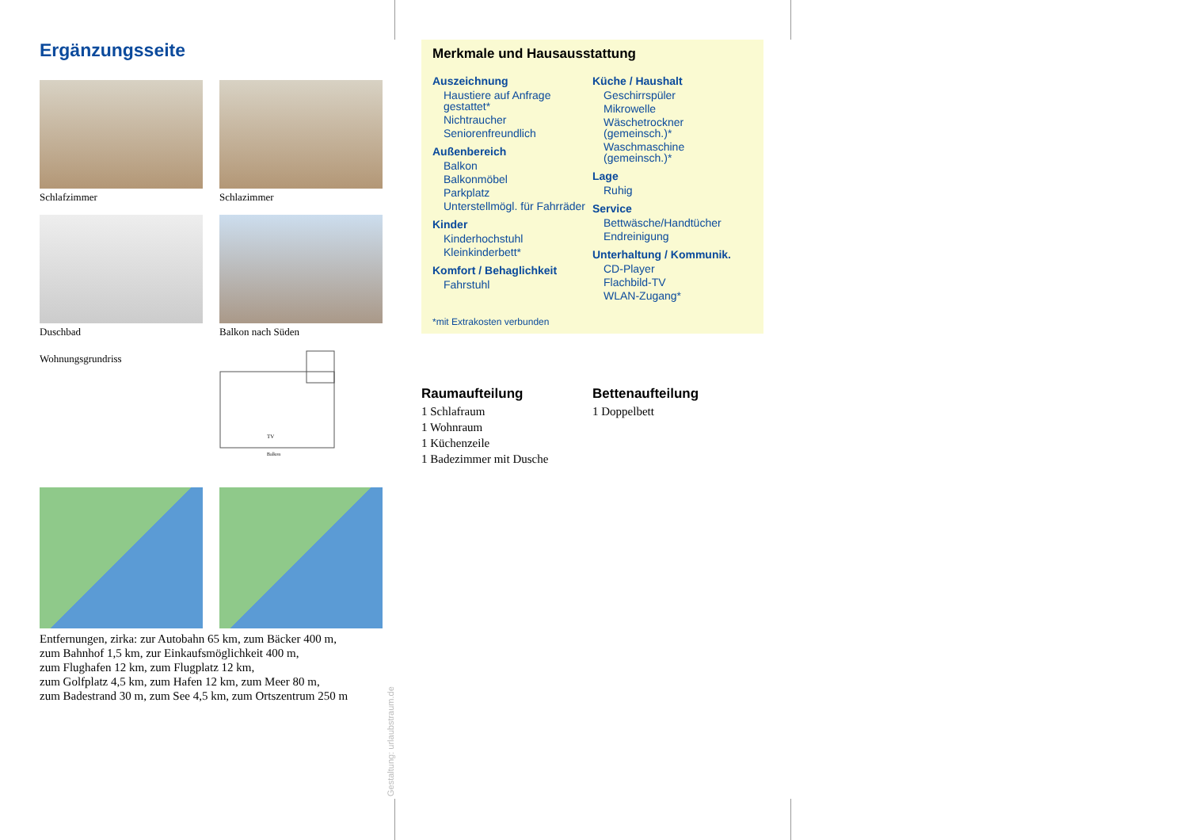Ergänzungsseite
Schlafzimmer
Schlazimmer
Duschbad
Balkon nach Süden
Wohnungsgrundriss
TV
Balkon
Entfernungen, zirka: zur Autobahn 65 km, zum Bäcker 400 m,
zum Bahnhof 1,5 km, zur Einkaufsmöglichkeit 400 m,
zum Flughafen 12 km, zum Flugplatz 12 km,
zum Golfplatz 4,5 km, zum Hafen 12 km, zum Meer 80 m,
zum Badestrand 30 m, zum See 4,5 km, zum Ortszentrum 250 m
Gestaltung: urlaubstraum.de
Merkmale und Hausausstattung
Auszeichnung
Haustiere auf Anfrage gestattet*
Nichtraucher
Seniorenfreundlich
Außenbereich
Balkon
Balkonmöbel
Parkplatz
Unterstellmögl. für Fahrräder
Kinder
Kinderhochstuhl
Kleinkinderbett*
Komfort / Behaglichkeit
Fahrstuhl
Küche / Haushalt
Geschirrspüler
Mikrowelle
Wäschetrockner (gemeinsch.)*
Waschmaschine (gemeinsch.)*
Lage
Ruhig
Service
Bettwäsche/Handtücher
Endreinigung
Unterhaltung / Kommunik.
CD-Player
Flachbild-TV
WLAN-Zugang*
*mit Extrakosten verbunden
Raumaufteilung
1 Schlafraum
1 Wohnraum
1 Küchenzeile
1 Badezimmer mit Dusche
Bettenaufteilung
1 Doppelbett